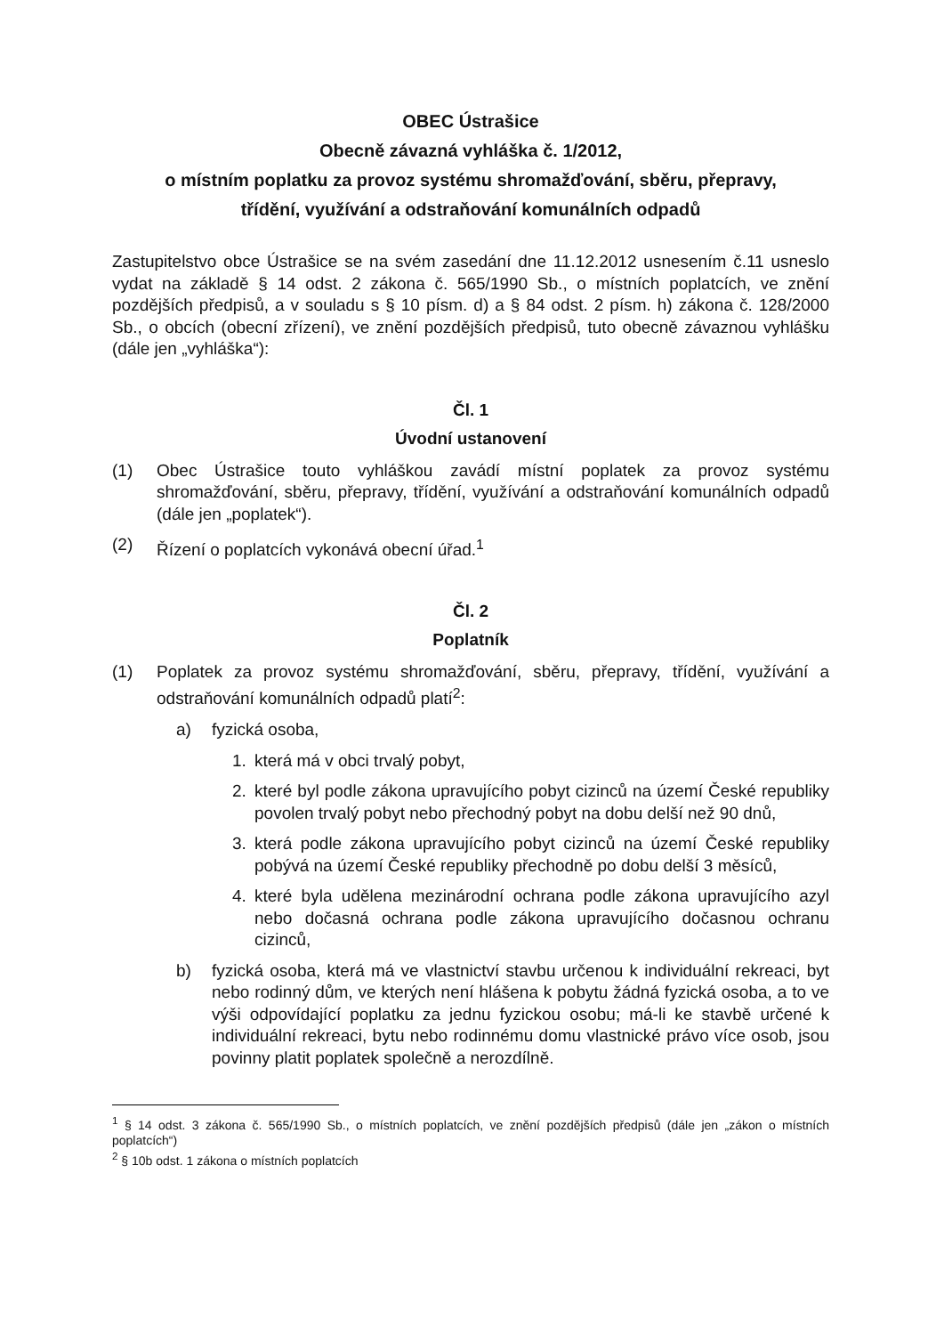OBEC Ústrašice
Obecně závazná vyhláška č. 1/2012,
o místním poplatku za provoz systému shromažďování, sběru, přepravy,
třídění, využívání a odstraňování komunálních odpadů
Zastupitelstvo obce Ústrašice se na svém zasedání dne 11.12.2012 usnesením č.11 usneslo vydat na základě § 14 odst. 2 zákona č. 565/1990 Sb., o místních poplatcích, ve znění pozdějších předpisů, a v souladu s § 10 písm. d) a § 84 odst. 2 písm. h) zákona č. 128/2000 Sb., o obcích (obecní zřízení), ve znění pozdějších předpisů, tuto obecně závaznou vyhlášku (dále jen „vyhláška“):
Čl. 1
Úvodní ustanovení
(1) Obec Ústrašice touto vyhláškou zavádí místní poplatek za provoz systému shromažďování, sběru, přepravy, třídění, využívání a odstraňování komunálních odpadů (dále jen „poplatek“).
(2) Řízení o poplatcích vykonává obecní úřad.<sup>1</sup>
Čl. 2
Poplatník
(1) Poplatek za provoz systému shromažďování, sběru, přepravy, třídění, využívání a odstraňování komunálních odpadů platí<sup>2</sup>:
a) fyzická osoba,
1. která má v obci trvalý pobyt,
2. které byl podle zákona upravujícího pobyt cizinců na území České republiky povolen trvalý pobyt nebo přechodný pobyt na dobu delší než 90 dnů,
3. která podle zákona upravujícího pobyt cizinců na území České republiky pobývá na území České republiky přechodně po dobu delší 3 měsíců,
4. které byla udělena mezinárodní ochrana podle zákona upravujícího azyl nebo dočasná ochrana podle zákona upravujícího dočasnou ochranu cizinců,
b) fyzická osoba, která má ve vlastnictví stavbu určenou k individuální rekreaci, byt nebo rodinný dům, ve kterých není hlášena k pobytu žádná fyzická osoba, a to ve výši odpovídající poplatku za jednu fyzickou osobu; má-li ke stavbě určené k individuální rekreaci, bytu nebo rodinnému domu vlastnické právo více osob, jsou povinny platit poplatek společně a nerozdílně.
<sup>1</sup> § 14 odst. 3 zákona č. 565/1990 Sb., o místních poplatcích, ve znění pozdějších předpisů (dále jen „zákon o místních poplatcích“)
<sup>2</sup> § 10b odst. 1 zákona o místních poplatcích